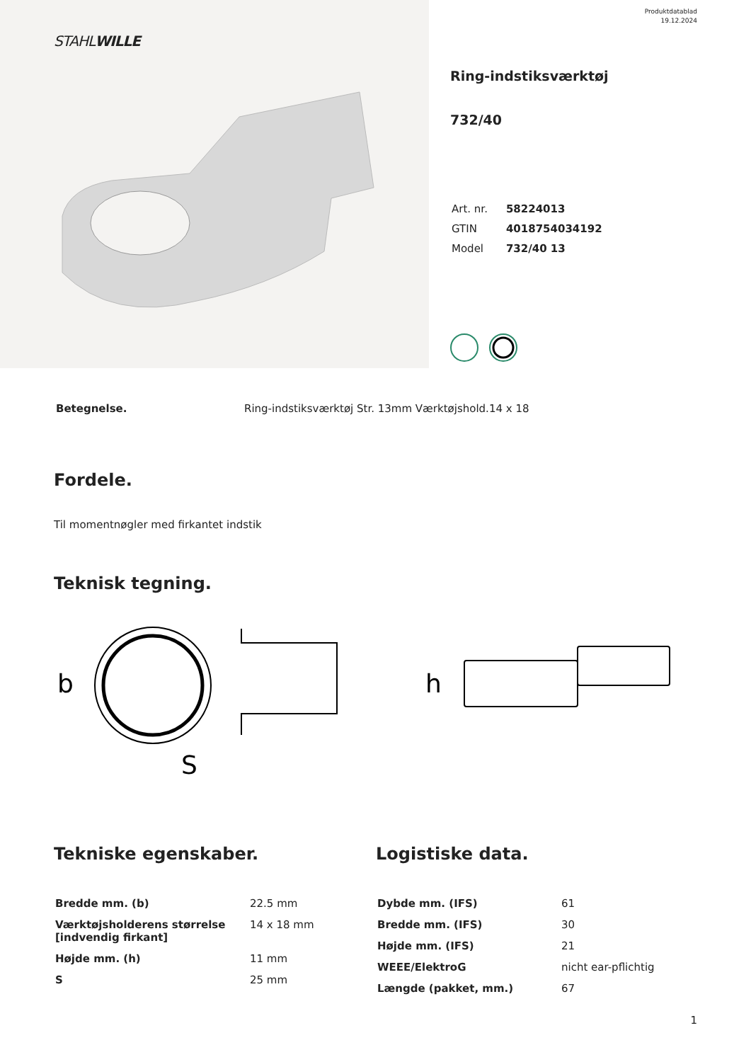STAHLWILLE
Produktdatablad
19.12.2024
Ring-indstiksværktøj
732/40
| Art. nr. | 58224013 |
| GTIN | 4018754034192 |
| Model | 732/40 13 |
| Betegnelse. | Ring-indstiksværktøj Str. 13mm Værktøjshold.14 x 18 |
Fordele.
Til momentnøgler med firkantet indstik
Teknisk tegning.
b
S
h
Tekniske egenskaber.
| Bredde mm. (b) | 22.5 mm |
| Værktøjsholderens størrelse [indvendig firkant] | 14 x 18 mm |
| Højde mm. (h) | 11 mm |
| S | 25 mm |
Logistiske data.
| Dybde mm. (IFS) | 61 |
| Bredde mm. (IFS) | 30 |
| Højde mm. (IFS) | 21 |
| WEEE/ElektroG | nicht ear-pflichtig |
| Længde (pakket, mm.) | 67 |
1